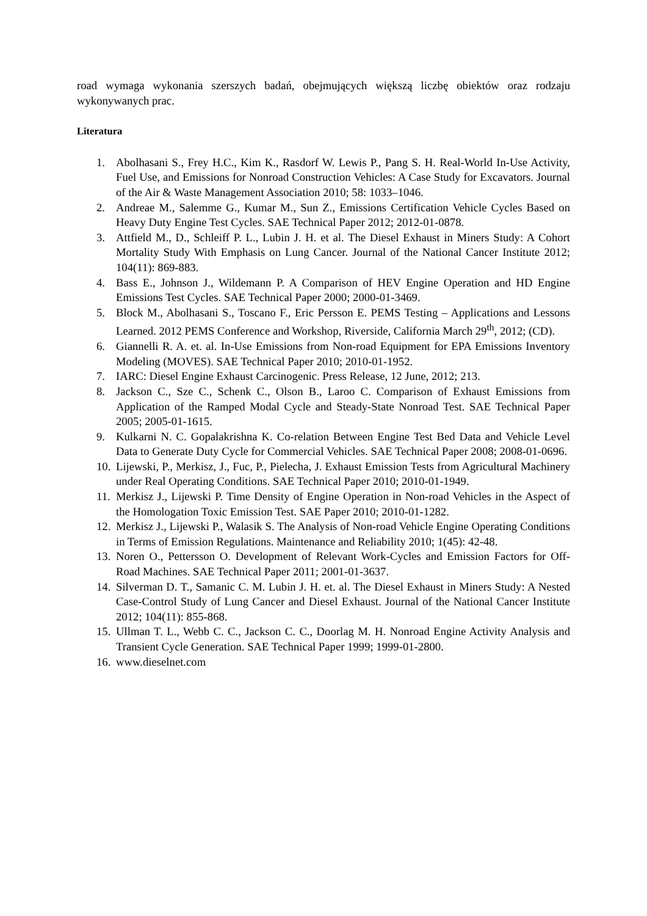road wymaga wykonania szerszych badań, obejmujących większą liczbę obiektów oraz rodzaju wykonywanych prac.
Literatura
1. Abolhasani S., Frey H.C., Kim K., Rasdorf W. Lewis P., Pang S. H. Real-World In-Use Activity, Fuel Use, and Emissions for Nonroad Construction Vehicles: A Case Study for Excavators. Journal of the Air & Waste Management Association 2010; 58: 1033–1046.
2. Andreae M., Salemme G., Kumar M., Sun Z., Emissions Certification Vehicle Cycles Based on Heavy Duty Engine Test Cycles. SAE Technical Paper 2012; 2012-01-0878.
3. Attfield M., D., Schleiff P. L., Lubin J. H. et al. The Diesel Exhaust in Miners Study: A Cohort Mortality Study With Emphasis on Lung Cancer. Journal of the National Cancer Institute 2012; 104(11): 869-883.
4. Bass E., Johnson J., Wildemann P. A Comparison of HEV Engine Operation and HD Engine Emissions Test Cycles. SAE Technical Paper 2000; 2000-01-3469.
5. Block M., Abolhasani S., Toscano F., Eric Persson E. PEMS Testing – Applications and Lessons Learned. 2012 PEMS Conference and Workshop, Riverside, California March 29<sup>th</sup>, 2012; (CD).
6. Giannelli R. A. et. al. In-Use Emissions from Non-road Equipment for EPA Emissions Inventory Modeling (MOVES). SAE Technical Paper 2010; 2010-01-1952.
7. IARC: Diesel Engine Exhaust Carcinogenic. Press Release, 12 June, 2012; 213.
8. Jackson C., Sze C., Schenk C., Olson B., Laroo C. Comparison of Exhaust Emissions from Application of the Ramped Modal Cycle and Steady-State Nonroad Test. SAE Technical Paper 2005; 2005-01-1615.
9. Kulkarni N. C. Gopalakrishna K. Co-relation Between Engine Test Bed Data and Vehicle Level Data to Generate Duty Cycle for Commercial Vehicles. SAE Technical Paper 2008; 2008-01-0696.
10. Lijewski, P., Merkisz, J., Fuc, P., Pielecha, J. Exhaust Emission Tests from Agricultural Machinery under Real Operating Conditions. SAE Technical Paper 2010; 2010-01-1949.
11. Merkisz J., Lijewski P. Time Density of Engine Operation in Non-road Vehicles in the Aspect of the Homologation Toxic Emission Test. SAE Paper 2010; 2010-01-1282.
12. Merkisz J., Lijewski P., Walasik S. The Analysis of Non-road Vehicle Engine Operating Conditions in Terms of Emission Regulations. Maintenance and Reliability 2010; 1(45): 42-48.
13. Noren O., Pettersson O. Development of Relevant Work-Cycles and Emission Factors for Off-Road Machines. SAE Technical Paper 2011; 2001-01-3637.
14. Silverman D. T., Samanic C. M. Lubin J. H. et. al. The Diesel Exhaust in Miners Study: A Nested Case-Control Study of Lung Cancer and Diesel Exhaust. Journal of the National Cancer Institute 2012; 104(11): 855-868.
15. Ullman T. L., Webb C. C., Jackson C. C., Doorlag M. H. Nonroad Engine Activity Analysis and Transient Cycle Generation. SAE Technical Paper 1999; 1999-01-2800.
16. www.dieselnet.com